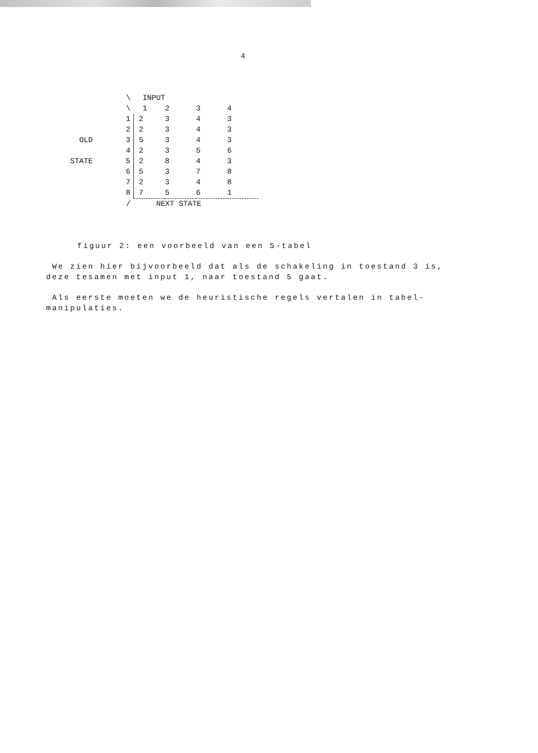4
| | \ | INPUT | | | |
| | \ | 1 | 2 | 3 | 4 |
| | 1 | 2 | 3 | 4 | 3 |
| | 2 | 2 | 3 | 4 | 3 |
| OLD | 3 | 5 | 3 | 4 | 3 |
| | 4 | 2 | 3 | 5 | 6 |
| STATE | 5 | 2 | 8 | 4 | 3 |
| | 6 | 5 | 3 | 7 | 8 |
| | 7 | 2 | 3 | 4 | 8 |
| | 8 | 7 | 5 | 6 | 1 |
| | / | NEXT STATE | | | |
figuur 2: een voorbeeld van een S-tabel
We zien hier bijvoorbeeld dat als de schakeling in toestand 3 is, deze tesamen met input 1, naar toestand 5 gaat.
Als eerste moeten we de heuristische regels vertalen in tabel-manipulaties.